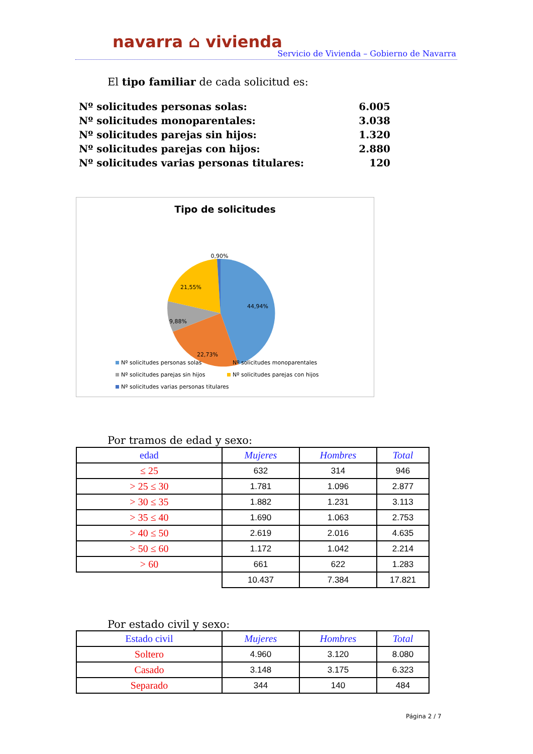navarra ⌂ vivienda
Servicio de Vivienda – Gobierno de Navarra
El tipo familiar de cada solicitud es:
Nº solicitudes personas solas: 6.005
Nº solicitudes monoparentales: 3.038
Nº solicitudes parejas sin hijos: 1.320
Nº solicitudes parejas con hijos: 2.880
Nº solicitudes varias personas titulares: 120
Tipo de solicitudes
0,90%
44,94%
22,73%
9,88%
21,55%
Nº solicitudes personas solas Nº solicitudes monoparentales
Nº solicitudes parejas sin hijos
Nº solicitudes parejas con hijos
Nº solicitudes varias personas titulares
Por tramos de edad y sexo:
| edad | Mujeres | Hombres | Total |
| --- | --- | --- | --- |
| ≤ 25 | 632 | 314 | 946 |
| > 25 ≤ 30 | 1.781 | 1.096 | 2.877 |
| > 30 ≤ 35 | 1.882 | 1.231 | 3.113 |
| > 35 ≤ 40 | 1.690 | 1.063 | 2.753 |
| > 40 ≤ 50 | 2.619 | 2.016 | 4.635 |
| > 50 ≤ 60 | 1.172 | 1.042 | 2.214 |
| > 60 | 661 | 622 | 1.283 |
| | 10.437 | 7.384 | 17.821 |
Por estado civil y sexo:
| Estado civil | Mujeres | Hombres | Total |
| --- | --- | --- | --- |
| Soltero | 4.960 | 3.120 | 8.080 |
| Casado | 3.148 | 3.175 | 6.323 |
| Separado | 344 | 140 | 484 |
Página 2 / 7